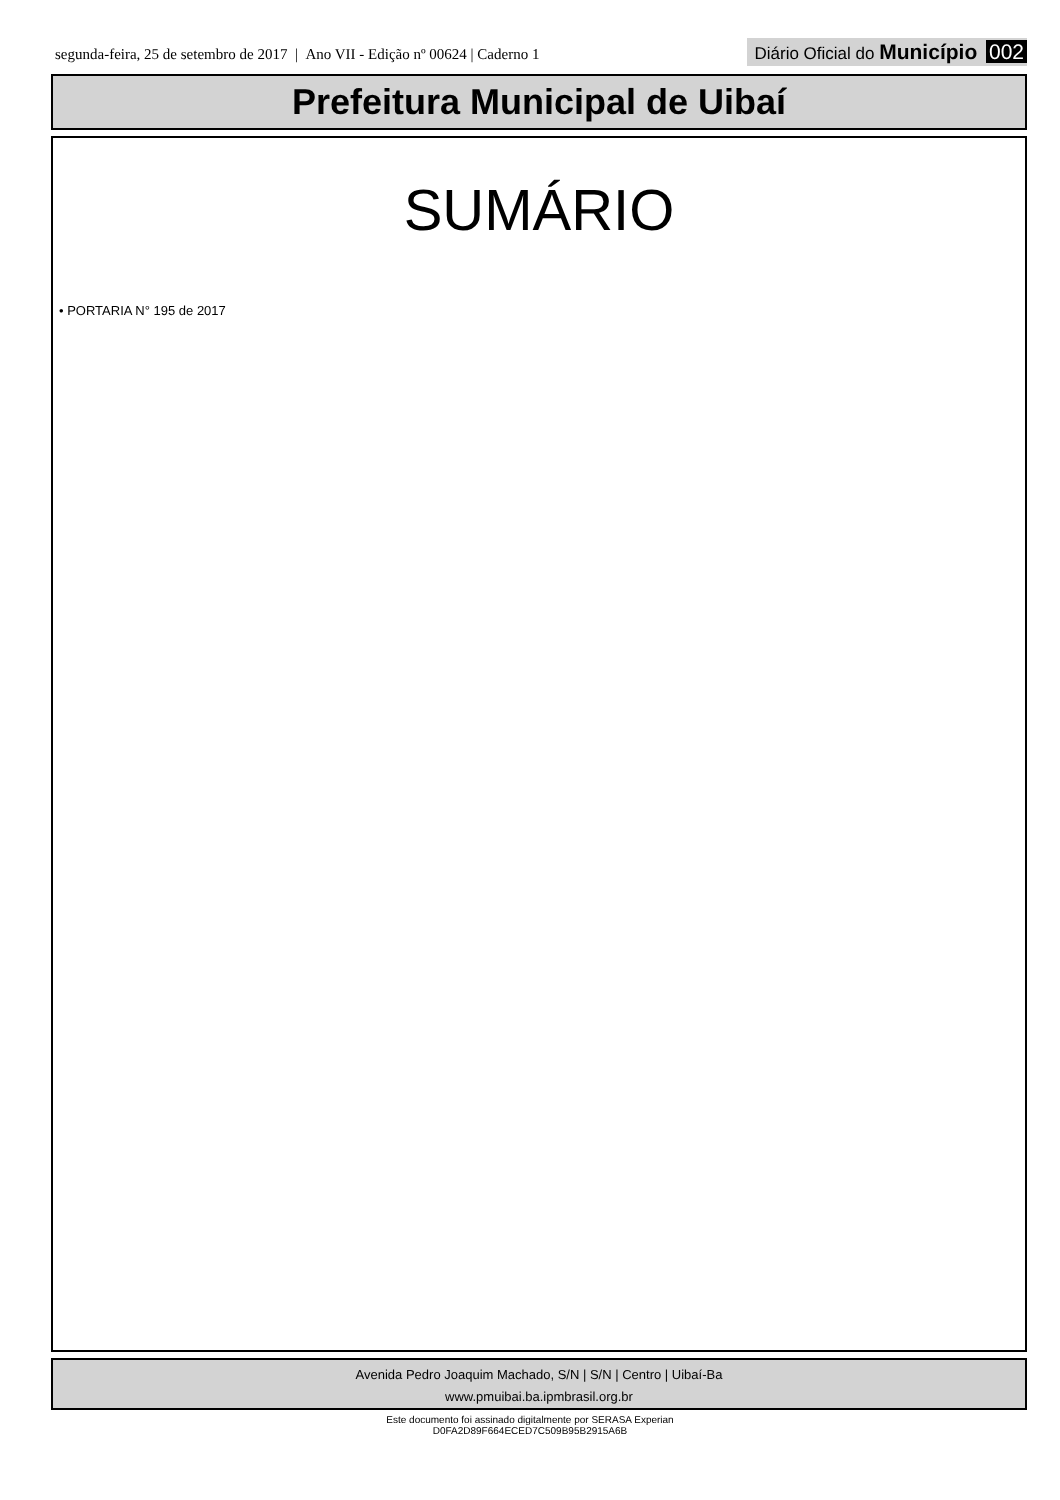segunda-feira, 25 de setembro de 2017 | Ano VII - Edição nº 00624 | Caderno 1
Diário Oficial do Município 002
Prefeitura Municipal de Uibaí
SUMÁRIO
• PORTARIA N° 195 de 2017
Avenida Pedro Joaquim Machado, S/N | S/N | Centro | Uibaí-Ba
www.pmuibai.ba.ipmbrasil.org.br
Este documento foi assinado digitalmente por SERASA Experian
D0FA2D89F664ECED7C509B95B2915A6B